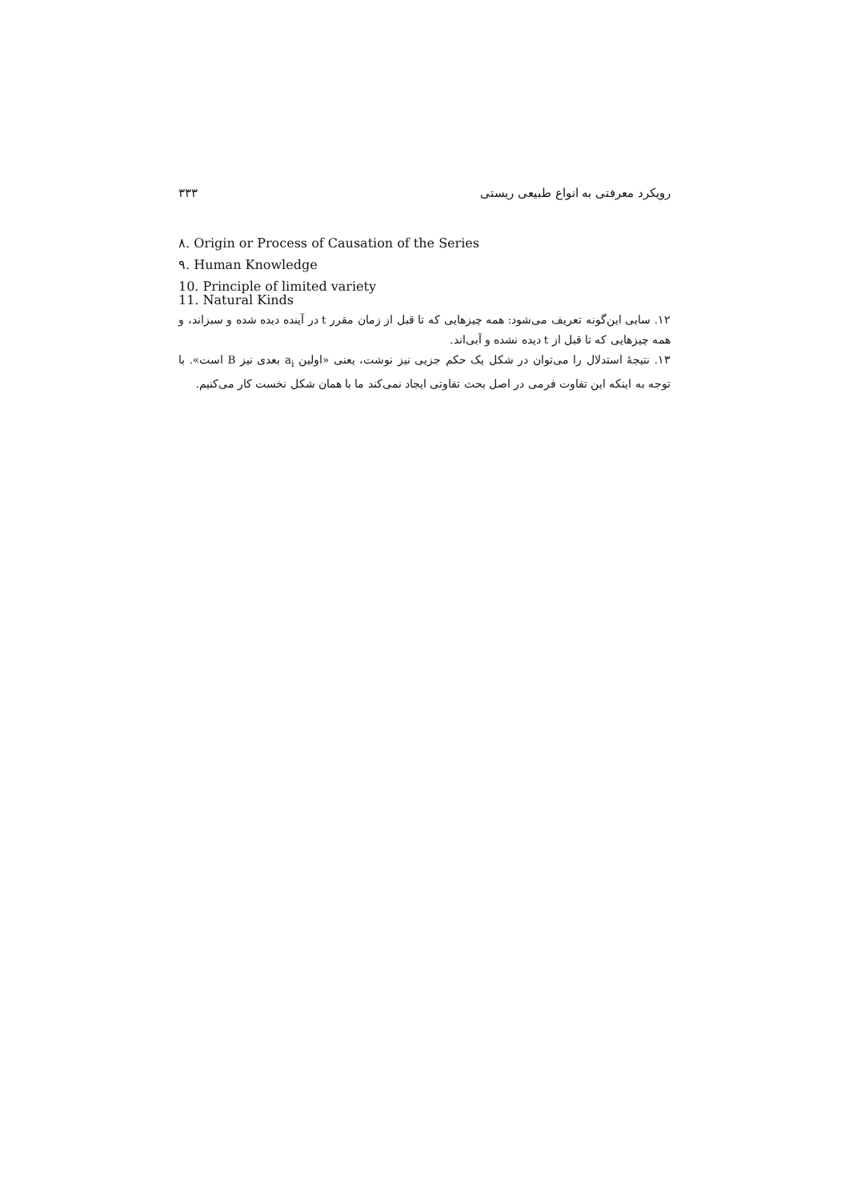رویکرد معرفتی به انواع طبیعی ریستی ۳۳۳
۸. Origin or Process of Causation of the Series
۹. Human Knowledge
10. Principle of limited variety
11. Natural Kinds
۱۲. سابی این‌گونه تعریف می‌شود: همه چیزهایی که تا قبل از زمان مقرر t در آینده دیده شده و سبزاند، و همه چیزهایی که تا قبل از t دیده نشده و آبی‌اند.
۱۳. نتیجهٔ استدلال را می‌توان در شکل یک حکم جزیی نیز نوشت، یعنی «اولین a<sub>i</sub> بعدی نیز B است». با توجه به اینکه این تفاوت فرمی در اصل بحث تفاوتی ایجاد نمی‌کند ما با همان شکل نخست کار می‌کنیم.